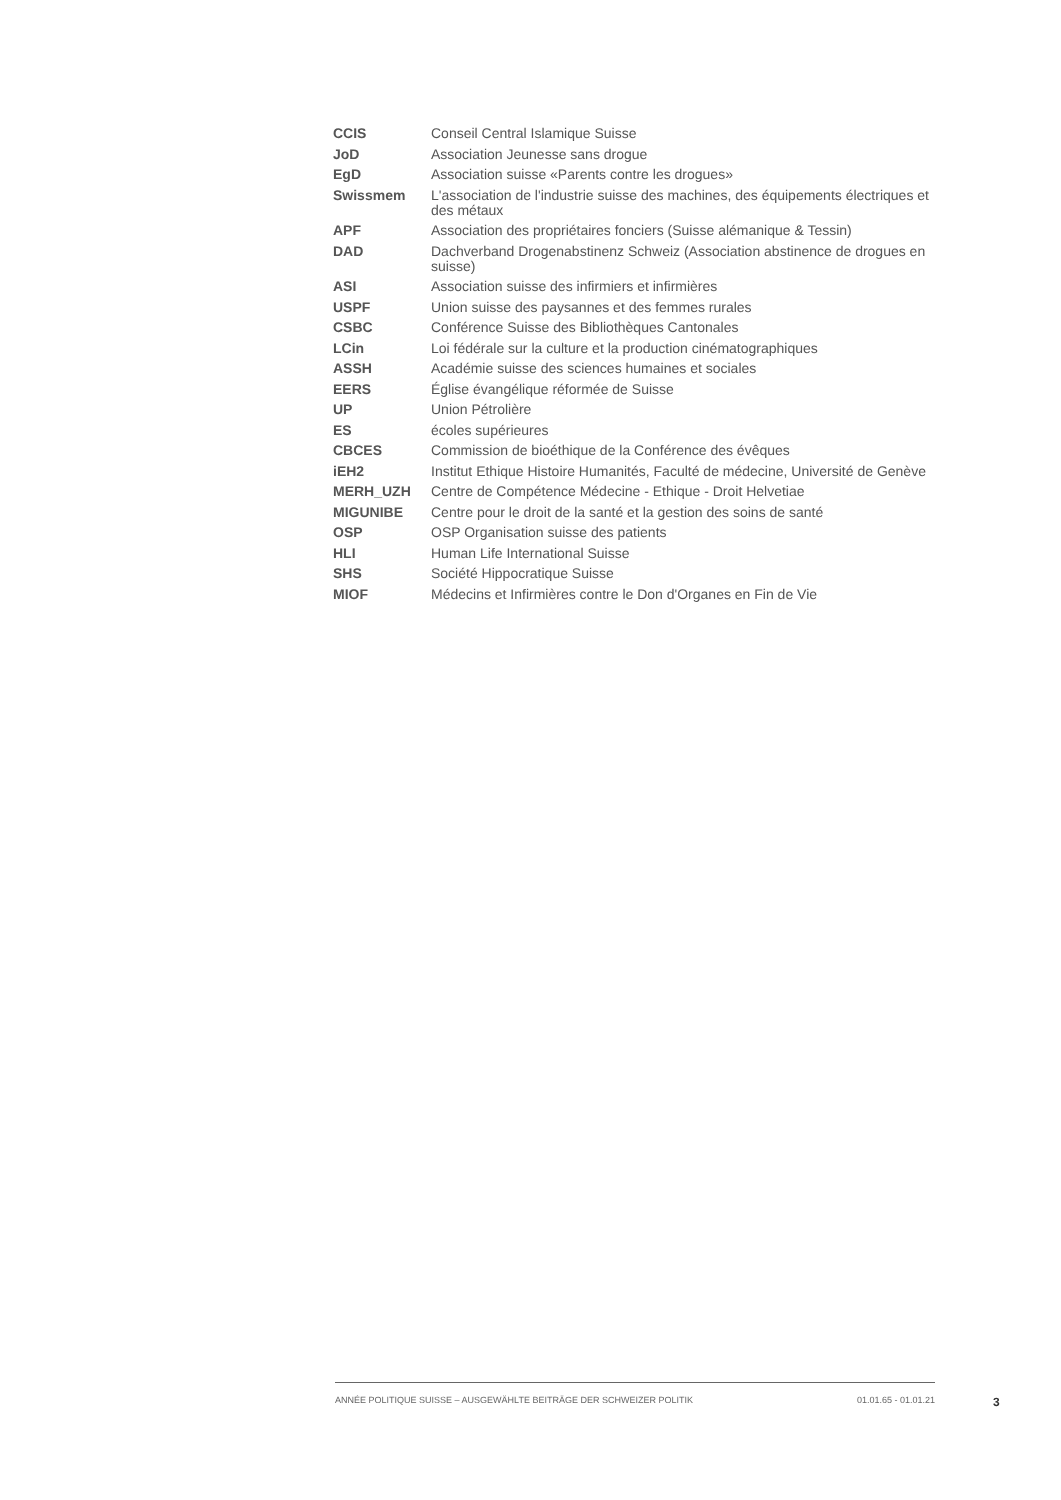| CCIS | Conseil Central Islamique Suisse |
| JoD | Association Jeunesse sans drogue |
| EgD | Association suisse «Parents contre les drogues» |
| Swissmem | L'association de l'industrie suisse des machines, des équipements électriques et des métaux |
| APF | Association des propriétaires fonciers (Suisse alémanique & Tessin) |
| DAD | Dachverband Drogenabstinenz Schweiz (Association abstinence de drogues en suisse) |
| ASI | Association suisse des infirmiers et infirmières |
| USPF | Union suisse des paysannes et des femmes rurales |
| CSBC | Conférence Suisse des Bibliothèques Cantonales |
| LCin | Loi fédérale sur la culture et la production cinématographiques |
| ASSH | Académie suisse des sciences humaines et sociales |
| EERS | Église évangélique réformée de Suisse |
| UP | Union Pétrolière |
| ES | écoles supérieures |
| CBCES | Commission de bioéthique de la Conférence des évêques |
| iEH2 | Institut Ethique Histoire Humanités, Faculté de médecine, Université de Genève |
| MERH_UZH | Centre de Compétence Médecine - Ethique - Droit Helvetiae |
| MIGUNIBE | Centre pour le droit de la santé et la gestion des soins de santé |
| OSP | OSP Organisation suisse des patients |
| HLI | Human Life International Suisse |
| SHS | Société Hippocratique Suisse |
| MIOF | Médecins et Infirmières contre le Don d'Organes en Fin de Vie |
ANNÉE POLITIQUE SUISSE – AUSGEWÄHLTE BEITRÄGE DER SCHWEIZER POLITIK 01.01.65 - 01.01.21
3